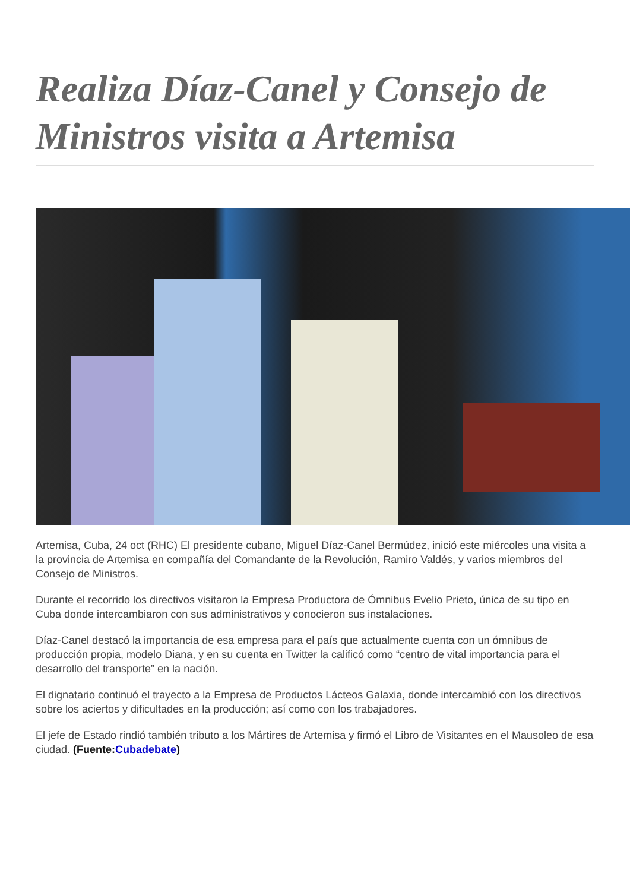Realiza Díaz-Canel y Consejo de Ministros visita a Artemisa
Artemisa, Cuba, 24 oct (RHC) El presidente cubano, Miguel Díaz-Canel Bermúdez, inició este miércoles una visita a la provincia de Artemisa en compañía del Comandante de la Revolución, Ramiro Valdés, y varios miembros del Consejo de Ministros.
Durante el recorrido los directivos visitaron la Empresa Productora de Ómnibus Evelio Prieto, única de su tipo en Cuba donde intercambiaron con sus administrativos y conocieron sus instalaciones.
Díaz-Canel destacó la importancia de esa empresa para el país que actualmente cuenta con un ómnibus de producción propia, modelo Diana, y en su cuenta en Twitter la calificó como “centro de vital importancia para el desarrollo del transporte” en la nación.
El dignatario continuó el trayecto a la Empresa de Productos Lácteos Galaxia, donde intercambió con los directivos sobre los aciertos y dificultades en la producción; así como con los trabajadores.
El jefe de Estado rindió también tributo a los Mártires de Artemisa y firmó el Libro de Visitantes en el Mausoleo de esa ciudad. (Fuente:Cubadebate)